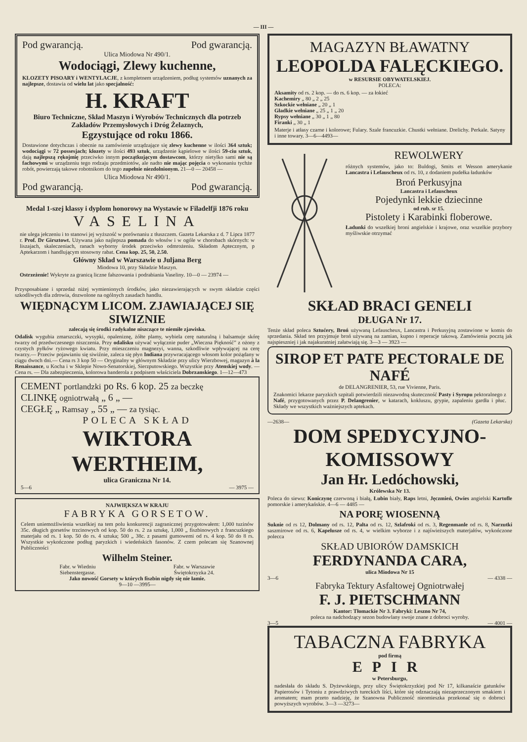— III —
Pod gwarancją. Pod gwarancją.
Ulica Miodowa Nr 490/1.
Wodociągi, Zlewy kuchenne,
KLOZETY PISOARY i WENTYLACJE, z kompletnem urządzeniem, podług systemów uznanych za najlepsze, dostawia od wielu lat jako specjalność:
H. KRAFT
Biuro Techniczne, Skład Maszyn i Wyrobów Technicznych dla potrzeb Zakładów Przemysłowych i Dróg Żelaznych,
Egzystujące od roku 1866.
Dostawione dotychczas i obecnie na zamówienie urządzające się zlewy kuchenne w ilości 364 sztuk; wodociągi w 72 possesjach; klozety w ilości 493 sztuk, urządzenie kąpielowe w ilości 59-ciu sztuk, dają najlepszą rękojmię przeciwko innym początkującym dostawcom, którzy nietylko sami nie są fachowymi w urządzeniu tego rodzaju przedmiotów, ale nadto nie mając pojęcia o wykonaniu tychże robót, powierzają takowe robotnikom do tego zupełnie niezdolnionym. 21—0 — 20458 —
Ulica Miodowa Nr 490/1.
Pod gwarancją. Pod gwarancją.
Medal 1-szej klassy i dyplom honorowy na Wystawie w Filadelfji 1876 roku
VASELINA
nie ulega jełczeniu i to stanowi jej wyższość w porównaniu z tłuszczem. Gazeta Lekarska z d. 7 Lipca 1877 r. Prof. Dr Girsztowt. Używana jako najlepsza pomada do włosów i w ogóle w chorobach skórnych: w liszajach, skaleczeniach, ranach wyborny środek przeciwko odmrożeniu. Składom Aptecznym, p Aptekarzom i handlującym stosowny rabat. Cena kop. 25, 50, 2.50.
Główny Skład w Warszawie u Juljana Berg
Miodowa 10, przy Składzie Maszyn.
Ostrzeżenie! Wykryte za granicą liczne fałszowania i podrabiania Vaseliny. 10—0 — 23974 —
Przysposabiane i sprzedaż niżej wymienionych środków, jako niezawierających w swym składzie części szkodliwych dla zdrowia, dozwolone na ogólnych zasadach handlu.
WIĘDNĄCYM LICOM. ZJAWIAJĄCEJ SIĘ SIWIZNIE
zalecają się środki radykalne niszczące te niemiłe zjawiska.
Odalisk wygubia zmarszczki, wysypki, opaleniznę, żółte plamy, wybiela cerę naturalną i balsamuje skórę twarzy od przedwczesnego niszczenia. Przy odalisku używać wyłącznie puder „Wieczna Piękność” z ożony z czystych pyłków ryżowego kwiatu. Przy mieszczeniu magnezyi, wanna, szkodliwie wpływającej na cerę twarzy.— Przeciw pojawianiu się siwiźnie, zaleca się płyn Indiana przywracającego włosom kolor pożądany w ciągu dwoch dni.— Cena rs 3 kop 50 — Oryginalny w głównym Składzie przy ulicy Wierzbowej, magazyn à la Renaissance, u Kocha i w Sklepie Nowo-Senatorskiej, Sierzputowskiego. Wszystkie przy Atenskiej wody. — Cena rs. — Dla zabezpieczenia, kolorowa banderola z podpisem właściciela Dobrzanskiego. 1—12—473
CEMENT portlandzki po Rs. 6 kop. 25 za beczkę
CLINKĘ ogniotrwałą „ 6 „ —
CEGŁĘ „ Ramsay „ 55 „ — za tysiąc.
POLECA SKŁAD
WIKTORA WERTHEIM,
ulica Graniczna Nr 14.
5—6 — 3975 —
NAJWIĘKSZA W KRAJU
FABRYKA GORSETOW.
Celem uniemożliwienia wszelkiej na tem polu konkurencji zagranicznej przygotowałem: 1,000 tuzinów 35c. długich gorsetów trzcinowych od kop. 50 do rs. 2 za sztukę, 1,000 „ fiszbinowych z francuzkiego materjału od rs. 1 kop. 50 do rs. 4 sztuka; 500 „ 38c. z pasami gumowemi od rs. 4 kop. 50 do 8 rs. Wszystkie wykończone podług paryzkich i wiedeńskich fasonów. Z czem polecam się Szanownej Publiczności
Wilhelm Steiner.
Fabr. w Wiedniu
Siebenstergasse. Fabr. w Warszawie
Świętokrzyzka 24.
Jako nowość Gorsety w których fiszbin nigdy się nie łamie.
9—10 —3995—
MAGAZYN BŁAWATNY
LEOPOLDA FALĘCKIEGO.
w RESURSIE OBYWATELSKIEJ.
POLECA:
Aksamity od rs. 2 kop. — do rs. 6 kop. — za łokieć
Kachemiry „ 80 „ 2 „ 25
Szkockie wełniane „ 20 „ 1
Gładkie wełniane „ 25 „ 1 „ 20
Rypsy wełniane „ 30 „ 1 „ 80
Firanki „ 30 „ 1
Materje i atłasy czarne i kolorowe; Fulary. Szale francuzkie. Chustki wełniane. Drelichy. Perkale. Satyny i inne towary. 3—6—4493—
REWOLWERY
różnych systemów, jako to: Buldogi, Smits et Wesson amerykanie Lancastra i Lefauscheux od rs. 10, z dodaniem pudełka ładunków
Broń Perkusyjna
Lancastra i Lefauscheux
Pojedynki lekkie dziecinne
od rub. sr 15.
Pistolety i Karabinki floberowe.
Ładunki do wszelkiej broni angielskie i krajowe, oraz wszelkie przybory myśliwskie otrzymać
SKŁAD BRACI GENELI
DŁUGA Nr 17.
Tenże skład poleca Sztućery, Broń używaną Lefauscheux, Lancastra i Perkusyjną zostawione w komis do sprzedania. Skład ten przyjmuje broń używaną na zamian, kupno i reperacje takową. Zamówienia pocztą jak najspieszniej i jak najakuratniej załatwiają się. 3—3 — 3923 —
SIROP ET PATE PECTORALE DE NAFÉ
de DELANGRENIER, 53, rue Vivienne, Paris.
Znakomici lekarze paryzkich szpitali potwierdzili niezawodną skuteczność Pasty i Syropu pektoralnego z Nafé, przygotowanych przez P. Delangrenier, w katarach, kokluszu, grypie, zapaleniu gardła i płuc. Składy we wszystkich ważniejszych aptekach.
—2638— (Gazeta Lekarska)
DOM SPEDYCYJNO-KOMISSOWY
Jan Hr. Ledóchowski,
Królewska Nr 13.
Poleca do siewu: Koniczynę czerwoną i białą, Łubin biały, Raps letni, Jęczmień, Owies angielski Kartofle pomorskie i amerykańskie. 4—6 — 4485 —
NA PORĘ WIOSENNĄ
Suknie od rs 12, Dolmany od rs. 12, Palta od rs. 12, Szlafroki od rs. 3, Regenmanle od rs. 8, Narzutki saszmirowe od rs. 6, Kapelusze od rs. 4, w wielkim wyborze i z najświeższych materjałów, wykończone polecca
SKŁAD UBIORÓW DAMSKICH
FERDYNANDA CARA,
ulica Miodowa Nr 15
3—6 — 4338 —
Fabryka Tektury Asfaltowej Ogniotrwałej
F. J. PIETSCHMANN
Kantor: Tłomackie Nr 3. Fabryki: Leszno Nr 74,
poleca na nadchodzący sezon budowlany swoje znane z dobroci wyroby.
3—5 — 4001 —
TABACZNA FABRYKA
pod firmą
EPIR
w Petersburgu,
nadesłała do składu S. Dyżewskiego, przy ulicy Świętokrzyzkiej pod Nr 17, kilkanaście gatunków Papierosów i Tytoniu z prawdziwych tureckich liści, które się odznaczają niezaprzeczonym smakiem i aromatem; mam przeto nadzieję, że Szanowna Publiczność nieomieszka przekonać się o dobroci powyższych wyrobów. 3—3 —3273—